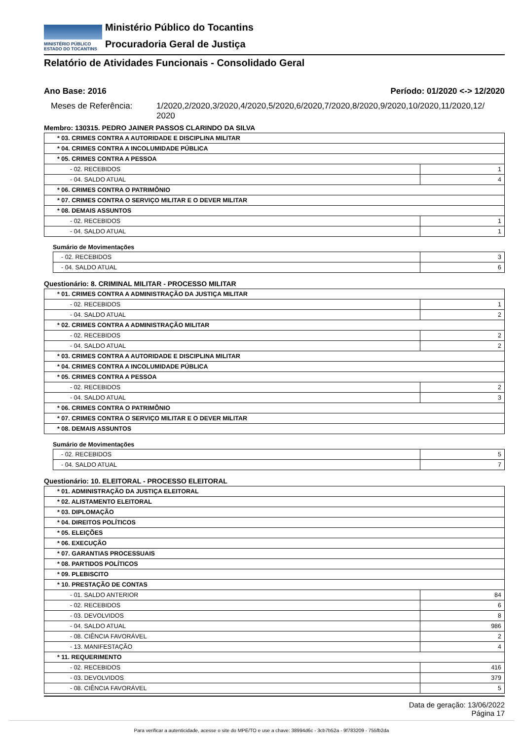MINISTÉRIO PÚBLICO
ESTADO DO TOCANTINS
Ministério Público do Tocantins
Procuradoria Geral de Justiça
Relatório de Atividades Funcionais - Consolidado Geral
Ano Base: 2016 Período: 01/2020 <-> 12/2020
Meses de Referência: 1/2020,2/2020,3/2020,4/2020,5/2020,6/2020,7/2020,8/2020,9/2020,10/2020,11/2020,12/ 2020
Membro: 130315. PEDRO JAINER PASSOS CLARINDO DA SILVA
| * 03. CRIMES CONTRA A AUTORIDADE E DISCIPLINA MILITAR | |
| * 04. CRIMES CONTRA A INCOLUMIDADE PÚBLICA | |
| * 05. CRIMES CONTRA A PESSOA | |
| - 02. RECEBIDOS | 1 |
| - 04. SALDO ATUAL | 4 |
| * 06. CRIMES CONTRA O PATRIMÔNIO | |
| * 07. CRIMES CONTRA O SERVIÇO MILITAR E O DEVER MILITAR | |
| * 08. DEMAIS ASSUNTOS | |
| - 02. RECEBIDOS | 1 |
| - 04. SALDO ATUAL | 1 |
Sumário de Movimentações
| - 02. RECEBIDOS | 3 |
| - 04. SALDO ATUAL | 6 |
Questionário: 8. CRIMINAL MILITAR - PROCESSO MILITAR
| * 01. CRIMES CONTRA A ADMINISTRAÇÃO DA JUSTIÇA MILITAR | |
| - 02. RECEBIDOS | 1 |
| - 04. SALDO ATUAL | 2 |
| * 02. CRIMES CONTRA A ADMINISTRAÇÃO MILITAR | |
| - 02. RECEBIDOS | 2 |
| - 04. SALDO ATUAL | 2 |
| * 03. CRIMES CONTRA A AUTORIDADE E DISCIPLINA MILITAR | |
| * 04. CRIMES CONTRA A INCOLUMIDADE PÚBLICA | |
| * 05. CRIMES CONTRA A PESSOA | |
| - 02. RECEBIDOS | 2 |
| - 04. SALDO ATUAL | 3 |
| * 06. CRIMES CONTRA O PATRIMÔNIO | |
| * 07. CRIMES CONTRA O SERVIÇO MILITAR E O DEVER MILITAR | |
| * 08. DEMAIS ASSUNTOS | |
Sumário de Movimentações
| - 02. RECEBIDOS | 5 |
| - 04. SALDO ATUAL | 7 |
Questionário: 10. ELEITORAL - PROCESSO ELEITORAL
| * 01. ADMINISTRAÇÃO DA JUSTIÇA ELEITORAL | |
| * 02. ALISTAMENTO ELEITORAL | |
| * 03. DIPLOMAÇÃO | |
| * 04. DIREITOS POLÍTICOS | |
| * 05. ELEIÇÕES | |
| * 06. EXECUÇÃO | |
| * 07. GARANTIAS PROCESSUAIS | |
| * 08. PARTIDOS POLÍTICOS | |
| * 09. PLEBISCITO | |
| * 10. PRESTAÇÃO DE CONTAS | |
| - 01. SALDO ANTERIOR | 84 |
| - 02. RECEBIDOS | 6 |
| - 03. DEVOLVIDOS | 8 |
| - 04. SALDO ATUAL | 986 |
| - 08. CIÊNCIA FAVORÁVEL | 2 |
| - 13. MANIFESTAÇÃO | 4 |
| * 11. REQUERIMENTO | |
| - 02. RECEBIDOS | 416 |
| - 03. DEVOLVIDOS | 379 |
| - 08. CIÊNCIA FAVORÁVEL | 5 |
Data de geração: 13/06/2022
Página 17
Para verificar a autenticidade, acesse o site do MPE/TO e use a chave: 38994d6c - 3cb7b52a - 9f783209 - 755fb2da